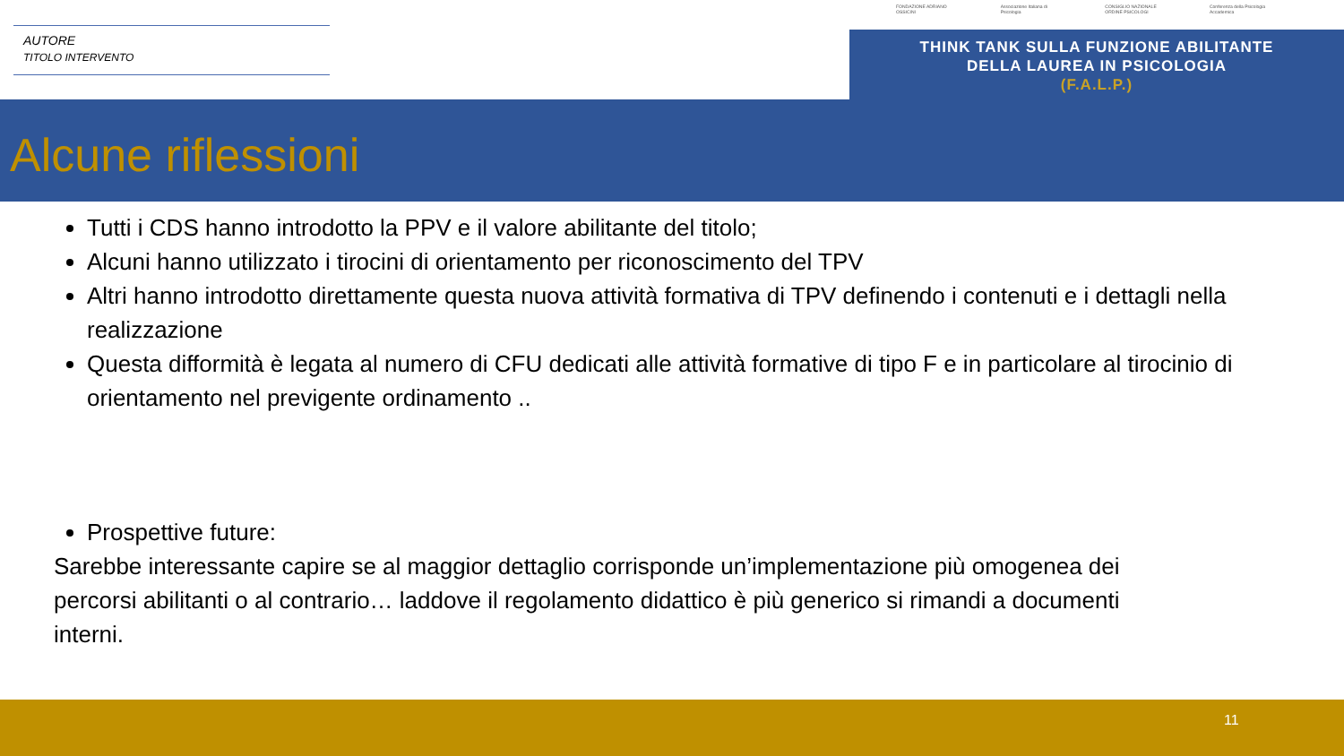AUTORE
TITOLO INTERVENTO
FONDAZIONE ADRIANO OSSICINI Associazione Italiana di Psicologia CONSIGLIO NAZIONALE ORDINE PSICOLOGI Conferenza della Psicologia Accademica
THINK TANK SULLA FUNZIONE ABILITANTE
DELLA LAUREA IN PSICOLOGIA
(F.A.L.P.)
Alcune riflessioni
Tutti i CDS hanno introdotto la PPV e il valore abilitante del titolo;
Alcuni hanno utilizzato i tirocini di orientamento per riconoscimento del TPV
Altri hanno introdotto direttamente questa nuova attività formativa di TPV definendo i contenuti e i dettagli nella realizzazione
Questa difformità è legata al numero di CFU dedicati alle attività formative di tipo F e in particolare al tirocinio di orientamento nel previgente ordinamento ..
Prospettive future:
Sarebbe interessante capire se al maggior dettaglio corrisponde un’implementazione più omogenea dei percorsi abilitanti o al contrario… laddove il regolamento didattico è più generico si rimandi a documenti interni.
11